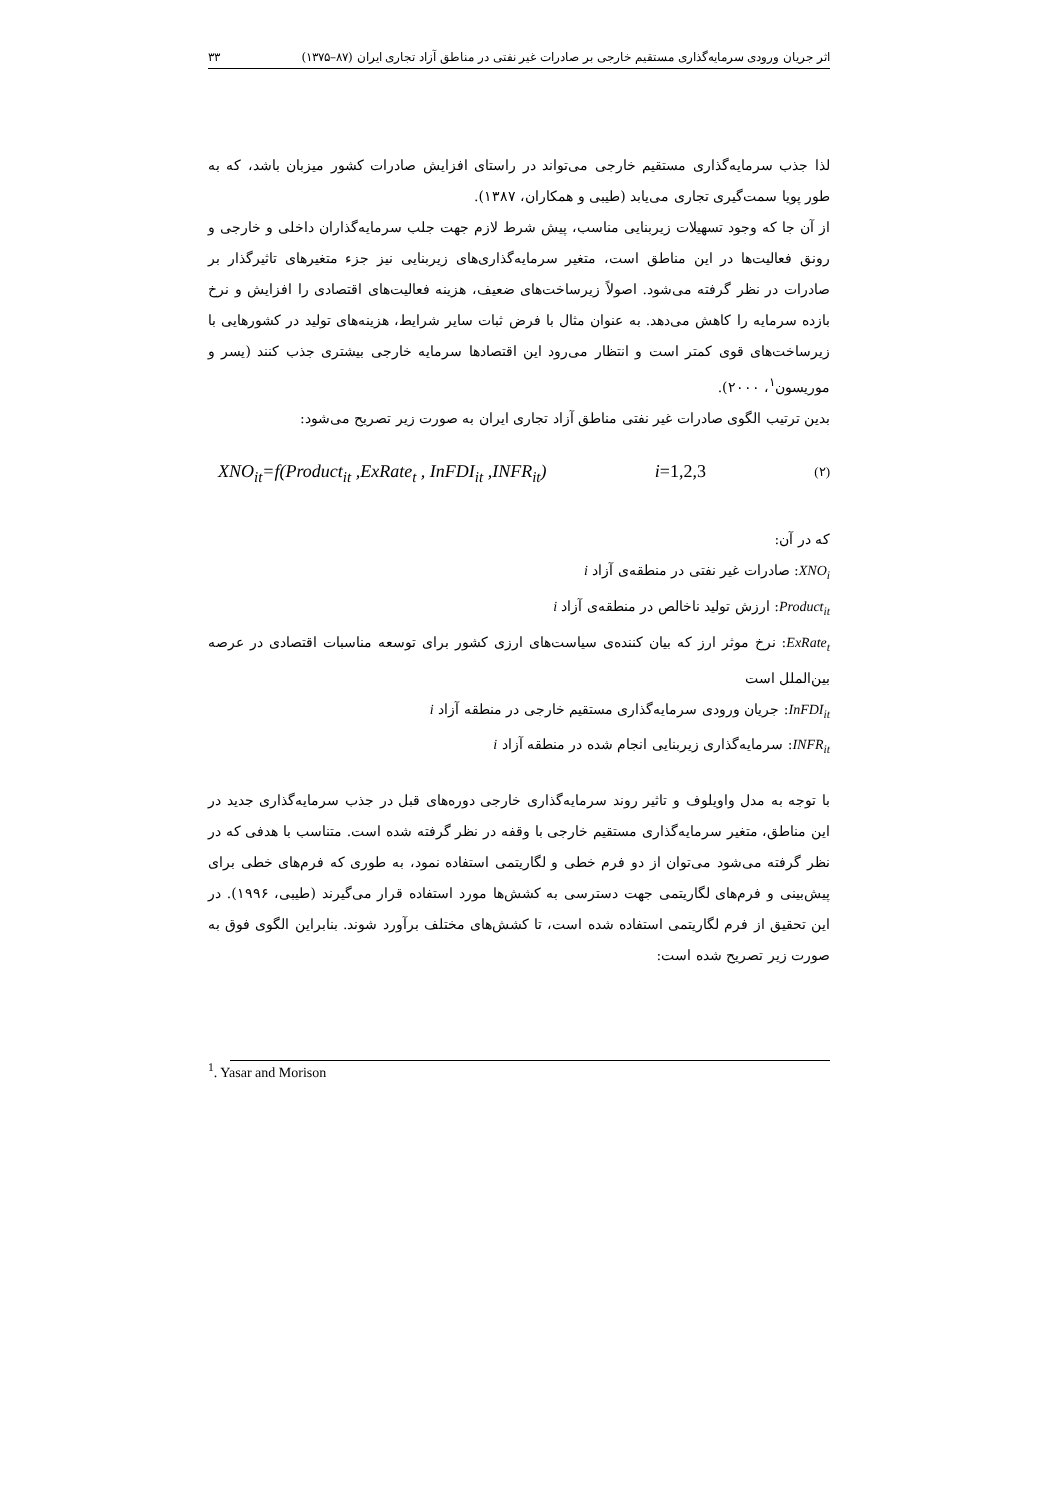اثر جریان ورودی سرمایه‌گذاری مستقیم خارجی بر صادرات غیر نفتی در مناطق آزاد تجاری ایران (۸۷–۱۳۷۵) ۳۳
لذا جذب سرمایه‌گذاری مستقیم خارجی می‌تواند در راستای افزایش صادرات کشور میزبان باشد، که به طور پویا سمت‌گیری تجاری می‌یابد (طیبی و همکاران، ۱۳۸۷).
از آن جا که وجود تسهیلات زیربنایی مناسب، پیش شرط لازم جهت جلب سرمایه‌گذاران داخلی و خارجی و رونق فعالیت‌ها در این مناطق است، متغیر سرمایه‌گذاری‌های زیربنایی نیز جزء متغیرهای تاثیرگذار بر صادرات در نظر گرفته می‌شود. اصولاً زیرساخت‌های ضعیف، هزینه فعالیت‌های اقتصادی را افزایش و نرخ بازده سرمایه را کاهش می‌دهد. به عنوان مثال با فرض ثبات سایر شرایط، هزینه‌های تولید در کشورهایی با زیرساخت‌های قوی کمتر است و انتظار می‌رود این اقتصادها سرمایه خارجی بیشتری جذب کنند (یسر و موریسون<sup>۱</sup>، ۲۰۰۰).
بدین ترتیب الگوی صادرات غیر نفتی مناطق آزاد تجاری ایران به صورت زیر تصریح می‌شود:
XNO<sub>it</sub>=f(Product<sub>it</sub> ,ExRate<sub>t</sub> , InFDI<sub>it</sub> ,INFR<sub>it</sub>) i=1,2,3 (۲)
که در آن:
XNO<sub>i</sub>: صادرات غیر نفتی در منطقه‌ی آزاد i
Product<sub>it</sub>: ارزش تولید ناخالص در منطقه‌ی آزاد i
ExRate<sub>t</sub>: نرخ موثر ارز که بیان کننده‌ی سیاست‌های ارزی کشور برای توسعه مناسبات اقتصادی در عرصه بین‌الملل است
InFDI<sub>it</sub>: جریان ورودی سرمایه‌گذاری مستقیم خارجی در منطقه آزاد i
INFR<sub>it</sub>: سرمایه‌گذاری زیربنایی انجام شده در منطقه آزاد i
با توجه به مدل واویلوف و تاثیر روند سرمایه‌گذاری خارجی دوره‌های قبل در جذب سرمایه‌گذاری جدید در این مناطق، متغیر سرمایه‌گذاری مستقیم خارجی با وقفه در نظر گرفته شده است. متناسب با هدفی که در نظر گرفته می‌شود می‌توان از دو فرم خطی و لگاریتمی استفاده نمود، به طوری که فرم‌های خطی برای پیش‌بینی و فرم‌های لگاریتمی جهت دسترسی به کشش‌ها مورد استفاده قرار می‌گیرند (طیبی، ۱۹۹۶). در این تحقیق از فرم لگاریتمی استفاده شده است، تا کشش‌های مختلف برآورد شوند. بنابراین الگوی فوق به صورت زیر تصریح شده است:
<sup>1</sup>. Yasar and Morison